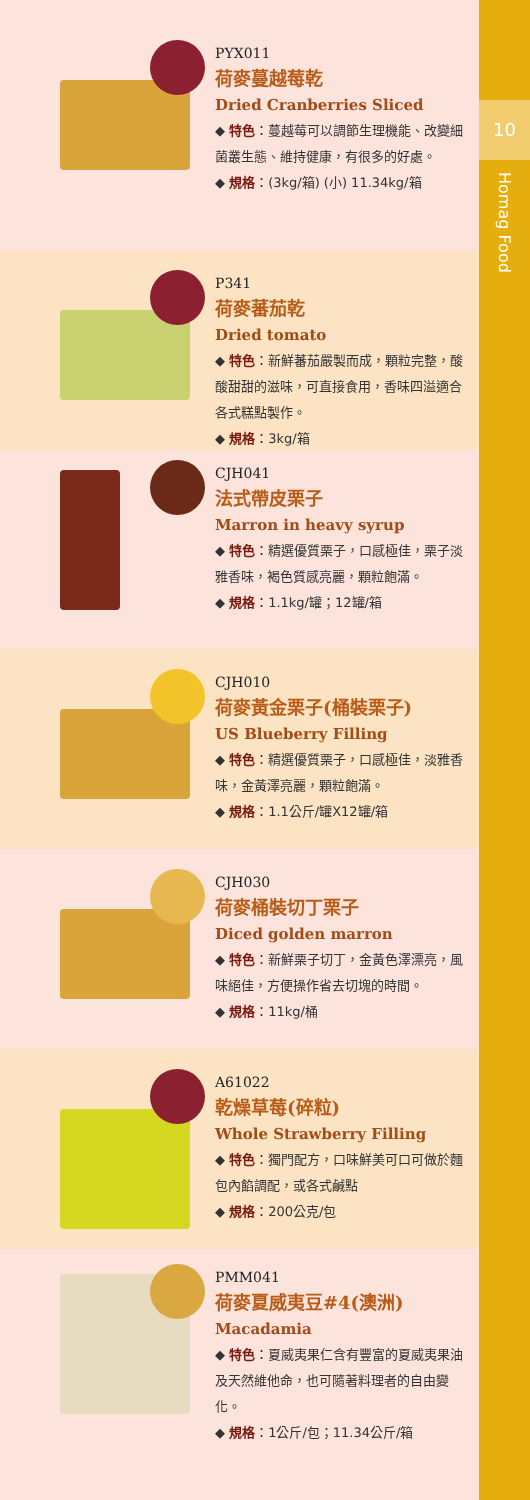PYX011
荷麥蔓越莓乾
Dried Cranberries Sliced
◆ 特色：蔓越莓可以調節生理機能、改變細菌叢生態、維持健康，有很多的好處。
◆ 規格：(3kg/箱) (小) 11.34kg/箱
P341
荷麥蕃茄乾
Dried tomato
◆ 特色：新鮮蕃茄嚴製而成，顆粒完整，酸酸甜甜的滋味，可直接食用，香味四溢適合各式糕點製作。
◆ 規格：3kg/箱
CJH041
法式帶皮栗子
Marron in heavy syrup
◆ 特色：精選優質栗子，口感極佳，栗子淡雅香味，褐色質感亮麗，顆粒飽滿。
◆ 規格：1.1kg/罐；12罐/箱
CJH010
荷麥黃金栗子(桶裝栗子)
US Blueberry Filling
◆ 特色：精選優質栗子，口感極佳，淡雅香味，金黃澤亮麗，顆粒飽滿。
◆ 規格：1.1公斤/罐X12罐/箱
CJH030
荷麥桶裝切丁栗子
Diced golden marron
◆ 特色：新鮮栗子切丁，金黃色澤漂亮，風味絕佳，方便操作省去切塊的時間。
◆ 規格：11kg/桶
A61022
乾燥草莓(碎粒)
Whole Strawberry Filling
◆ 特色：獨門配方，口味鮮美可口可做於麵包內餡調配，或各式鹹點
◆ 規格：200公克/包
PMM041
荷麥夏威夷豆#4(澳洲)
Macadamia
◆ 特色：夏威夷果仁含有豐富的夏威夷果油及天然維他命，也可隨著料理者的自由變化。
◆ 規格：1公斤/包；11.34公斤/箱
10
Homag Food